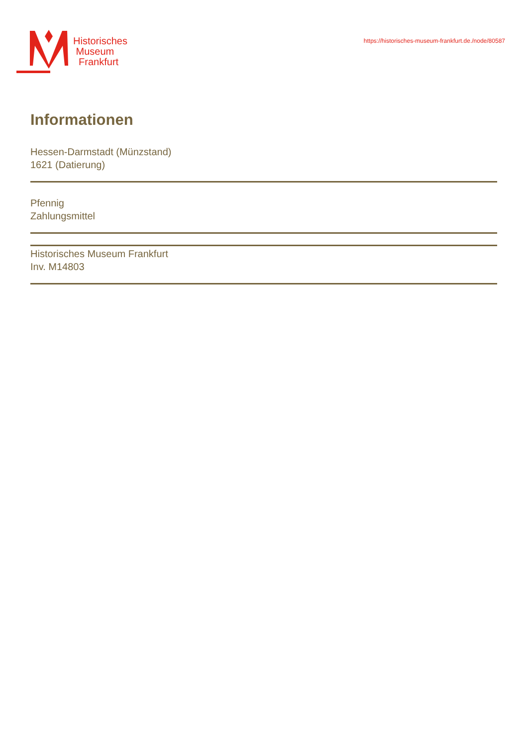Historisches
Museum
Frankfurt
https://historisches-museum-frankfurt.de./node/80587
Informationen
Hessen-Darmstadt (Münzstand)
1621 (Datierung)
Pfennig
Zahlungsmittel
Historisches Museum Frankfurt
Inv. M14803